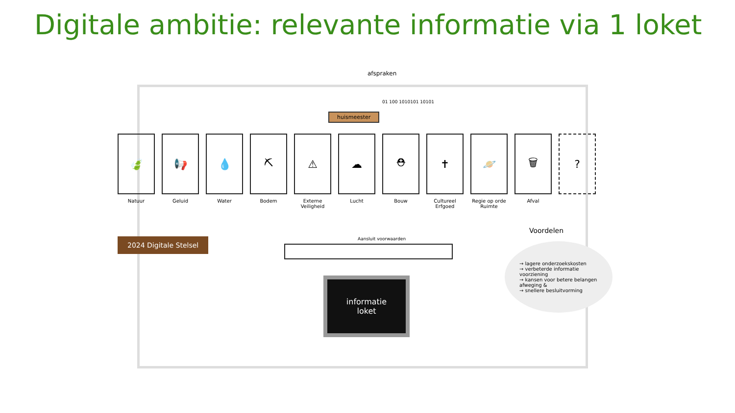Digitale ambitie: relevante informatie via 1 loket
afspraken
01 100 1010101 10101
huismeester
🍃
Natuur
📢
Geluid
💧
Water
⛏
Bodem
⚠
Externe Veiligheid
☁
Lucht
⛑
Bouw
✝
Cultureel Erfgoed
🪐
Regie op orde Ruimte
🗑
Afval
?
2024 Digitale Stelsel Aansluit voorwaarden
informatie
loket
Voordelen
→ lagere onderzoekskosten
→ verbeterde informatie voorziening
→ kansen voor betere belangen afweging &
→ snellere besluitvorming